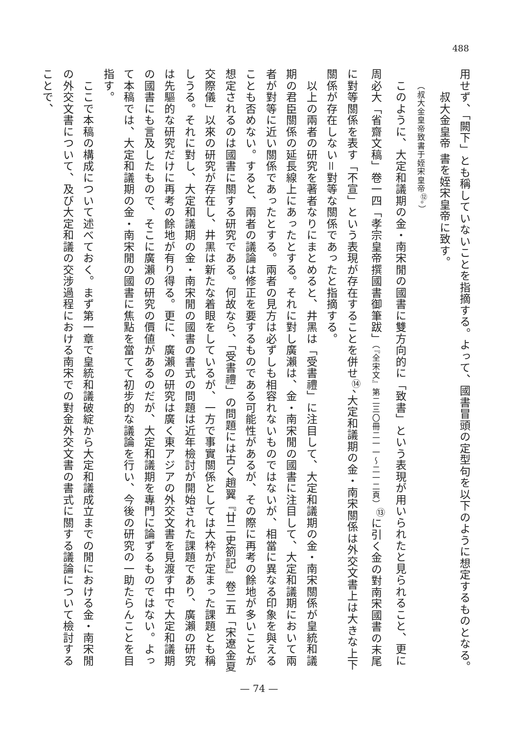488
用せず、「闕下」とも稱していないことを指摘する。よって、國書冒頭の定型句を以下のように想定するものとなる。
　　叔大金皇帝 書を姪宋皇帝に致す。
　　（叔大金皇帝致書于姪宋皇帝<sup>⑫</sup>。）
　このように、大定和議期の金・南宋閒の國書に雙方向的に「致書」という表現が用いられたと見られること、更に周必大「省齋文稿」卷一四「孝宗皇帝撰國書御筆跋」（『全宋文』第二三〇冊二一一～二一二頁）<sup>⑬</sup>に引く金の對南宋國書の末尾に對等關係を表す「不宣」という表現が存在することを併せ<sup>⑭</sup>、大定和議期の金・南宋關係は外交文書上は大きな上下關係が存在しない＝對等な關係であったと指摘する。
　以上の兩者の研究を著者なりにまとめると、井黑は「受書禮」に注目して、大定和議期の金・南宋關係が皇統和議期の君臣關係の延長線上にあったとする。それに對し廣瀨は、金・南宋閒の國書に注目して、大定和議期において兩者が對等に近い關係であったとする。兩者の見方は必ずしも相容れないものではないが、相當に異なる印象を與えることも否めない。すると、兩者の議論は修正を要するものである可能性があるが、その際に再考の餘地が多いことが想定されるのは國書に關する研究である。何故なら、「受書禮」の問題には古く趙翼『廿二史箚記』卷二五「宋遼金夏交際儀」以來の研究が存在し、井黑は新たな着眼をしているが、一方で事實關係としては大枠が定まった課題とも稱しうる。それに對し、大定和議期の金・南宋閒の國書の書式の問題は近年檢討が開始された課題であり、廣瀨の研究は先驅的な研究だけに再考の餘地が有り得る。更に、廣瀨の研究は廣く東アジアの外交文書を見渡す中で大定和議期の國書にも言及したもので、そこに廣瀨の研究の價値があるのだが、大定和議期を專門に論ずるものではない。よって本稿では、大定和議期の金・南宋閒の國書に焦點を當てて初步的な議論を行い、今後の研究の一助たらんことを目指す。
　ここで本稿の構成について述べておく。まず第一章で皇統和議破綻から大定和議成立までの閒における金・南宋閒の外交文書について、及び大定和議の交涉過程における南宋での對金外交文書の書式に關する議論について檢討することで、
— 74 —